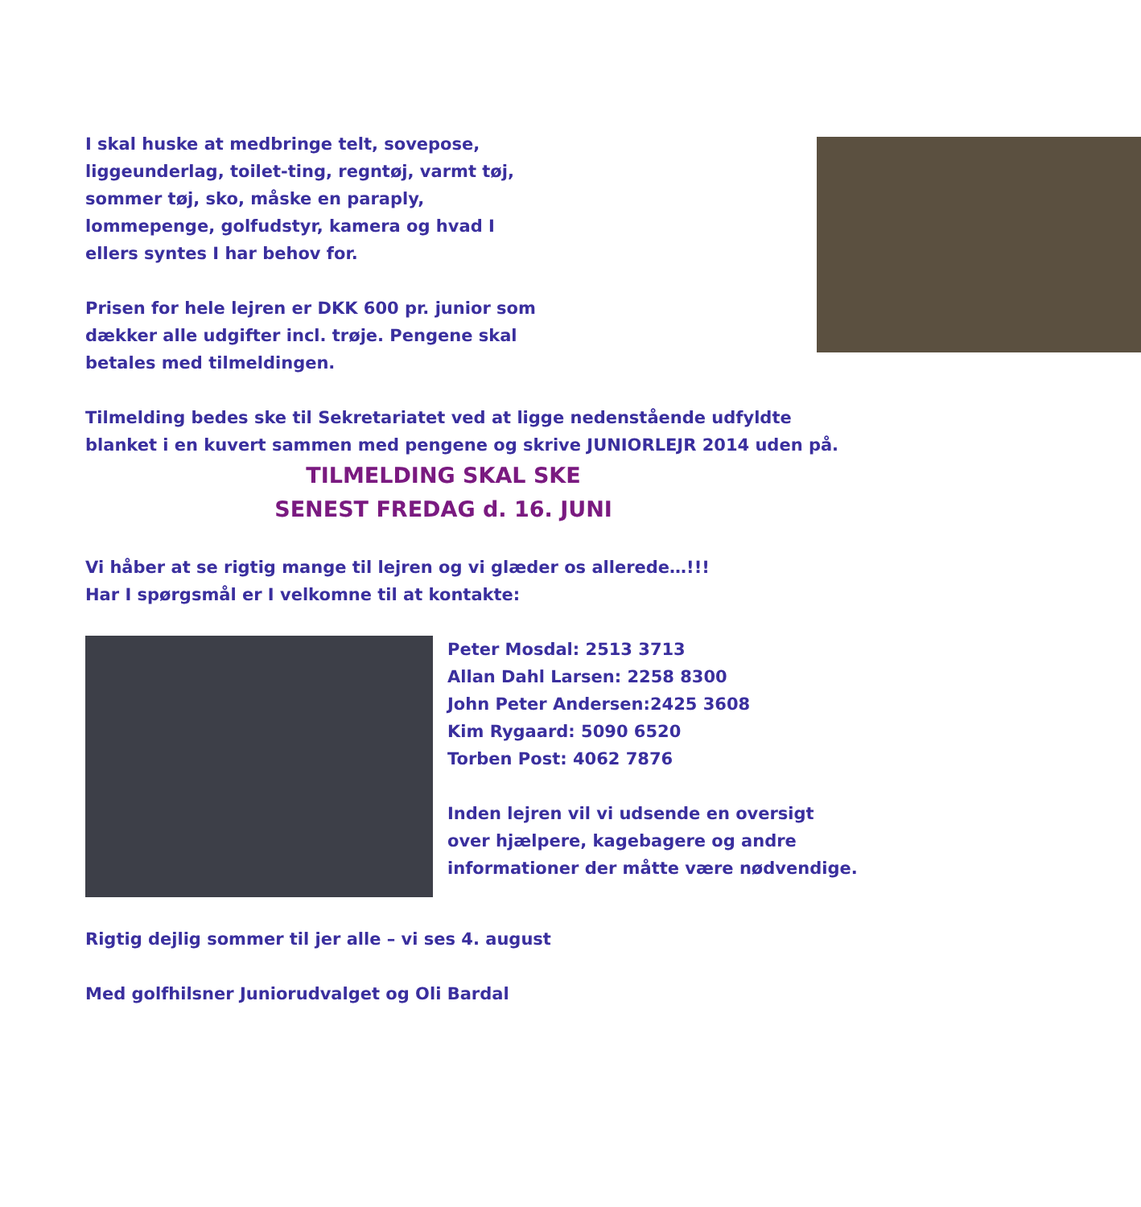I skal huske at medbringe telt, sovepose, liggeunderlag, toilet-ting, regntøj, varmt tøj, sommer tøj, sko, måske en paraply, lommepenge, golfudstyr, kamera og hvad I ellers syntes I har behov for.
Prisen for hele lejren er DKK 600 pr. junior som dækker alle udgifter incl. trøje. Pengene skal betales med tilmeldingen.
Tilmelding bedes ske til Sekretariatet ved at ligge nedenstående udfyldte blanket i en kuvert sammen med pengene og skrive JUNIORLEJR 2014 uden på.
TILMELDING SKAL SKE
SENEST FREDAG d. 16. JUNI
Vi håber at se rigtig mange til lejren og vi glæder os allerede…!!!
Har I spørgsmål er I velkomne til at kontakte:
Peter Mosdal: 2513 3713
Allan Dahl Larsen: 2258 8300
John Peter Andersen:2425 3608
Kim Rygaard: 5090 6520
Torben Post: 4062 7876
Inden lejren vil vi udsende en oversigt over hjælpere, kagebagere og andre informationer der måtte være nødvendige.
Rigtig dejlig sommer til jer alle – vi ses 4. august
Med golfhilsner Juniorudvalget og Oli Bardal